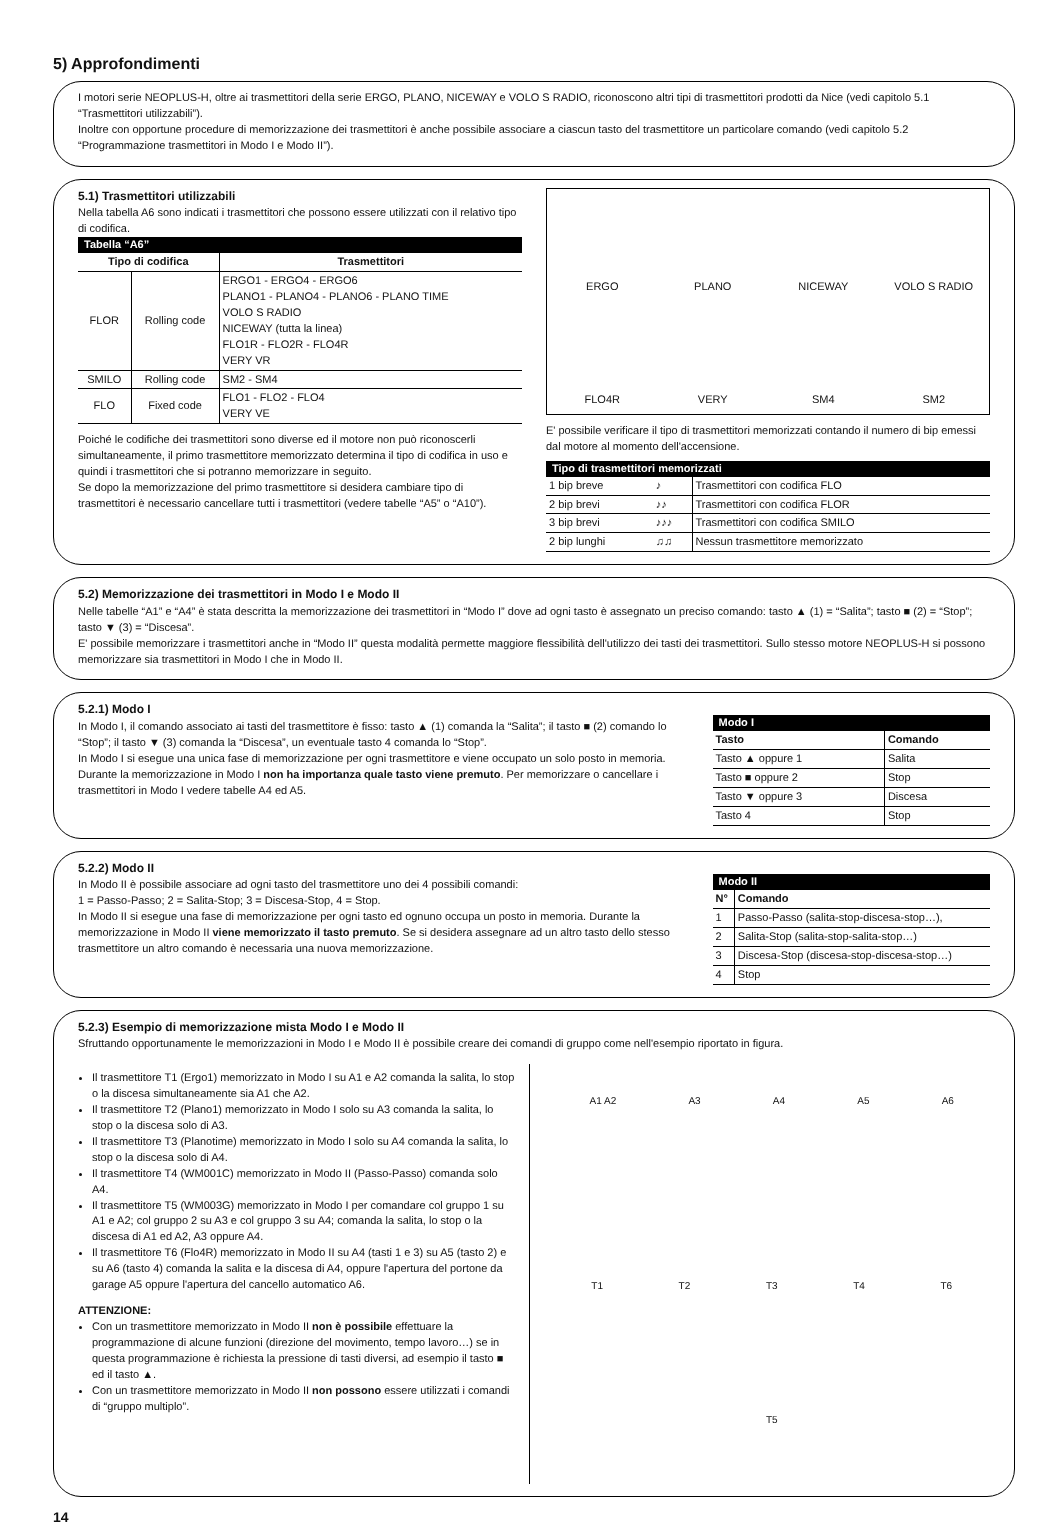5) Approfondimenti
I motori serie NEOPLUS-H, oltre ai trasmettitori della serie ERGO, PLANO, NICEWAY e VOLO S RADIO, riconoscono altri tipi di trasmettitori prodotti da Nice (vedi capitolo 5.1 “Trasmettitori utilizzabili”).
Inoltre con opportune procedure di memorizzazione dei trasmettitori è anche possibile associare a ciascun tasto del trasmettitore un particolare comando (vedi capitolo 5.2 “Programmazione trasmettitori in Modo I e Modo II”).
5.1) Trasmettitori utilizzabili
Nella tabella A6 sono indicati i trasmettitori che possono essere utilizzati con il relativo tipo di codifica.
Tabella “A6”
| Tipo di codifica | | Trasmettitori |
| --- | --- | --- |
| FLOR | Rolling code | ERGO1 - ERGO4 - ERGO6 PLANO1 - PLANO4 - PLANO6 - PLANO TIME VOLO S RADIO NICEWAY (tutta la linea) FLO1R - FLO2R - FLO4R VERY VR |
| SMILO | Rolling code | SM2 - SM4 |
| FLO | Fixed code | FLO1 - FLO2 - FLO4 VERY VE |
Poiché le codifiche dei trasmettitori sono diverse ed il motore non può riconoscerli simultaneamente, il primo trasmettitore memorizzato determina il tipo di codifica in uso e quindi i trasmettitori che si potranno memorizzare in seguito.
Se dopo la memorizzazione del primo trasmettitore si desidera cambiare tipo di trasmettitori è necessario cancellare tutti i trasmettitori (vedere tabelle “A5” o “A10”).
ERGO
PLANO
NICEWAY
VOLO S RADIO
FLO4R
VERY
SM4
SM2
E' possibile verificare il tipo di trasmettitori memorizzati contando il numero di bip emessi dal motore al momento dell'accensione.
Tipo di trasmettitori memorizzati
| 1 bip breve | ♪ | Trasmettitori con codifica FLO |
| 2 bip brevi | ♪♪ | Trasmettitori con codifica FLOR |
| 3 bip brevi | ♪♪♪ | Trasmettitori con codifica SMILO |
| 2 bip lunghi | ♫♫ | Nessun trasmettitore memorizzato |
5.2) Memorizzazione dei trasmettitori in Modo I e Modo II
Nelle tabelle “A1” e “A4” è stata descritta la memorizzazione dei trasmettitori in “Modo I” dove ad ogni tasto è assegnato un preciso comando: tasto ▲ (1) = “Salita”; tasto ■ (2) = “Stop”; tasto ▼ (3) = “Discesa”.
E' possibile memorizzare i trasmettitori anche in “Modo II” questa modalità permette maggiore flessibilità dell'utilizzo dei tasti dei trasmettitori. Sullo stesso motore NEOPLUS-H si possono memorizzare sia trasmettitori in Modo I che in Modo II.
5.2.1) Modo I
In Modo I, il comando associato ai tasti del trasmettitore è fisso: tasto ▲ (1) comanda la “Salita”; il tasto ■ (2) comando lo “Stop”; il tasto ▼ (3) comanda la “Discesa”, un eventuale tasto 4 comanda lo “Stop”.
In Modo I si esegue una unica fase di memorizzazione per ogni trasmettitore e viene occupato un solo posto in memoria. Durante la memorizzazione in Modo I non ha importanza quale tasto viene premuto. Per memorizzare o cancellare i trasmettitori in Modo I vedere tabelle A4 ed A5.
Modo I
| Tasto | Comando |
| --- | --- |
| Tasto ▲ oppure 1 | Salita |
| Tasto ■ oppure 2 | Stop |
| Tasto ▼ oppure 3 | Discesa |
| Tasto 4 | Stop |
5.2.2) Modo II
In Modo II è possibile associare ad ogni tasto del trasmettitore uno dei 4 possibili comandi:
1 = Passo-Passo; 2 = Salita-Stop; 3 = Discesa-Stop, 4 = Stop.
In Modo II si esegue una fase di memorizzazione per ogni tasto ed ognuno occupa un posto in memoria. Durante la memorizzazione in Modo II viene memorizzato il tasto premuto. Se si desidera assegnare ad un altro tasto dello stesso trasmettitore un altro comando è necessaria una nuova memorizzazione.
Modo II
| N° | Comando |
| --- | --- |
| 1 | Passo-Passo (salita-stop-discesa-stop…), |
| 2 | Salita-Stop (salita-stop-salita-stop…) |
| 3 | Discesa-Stop (discesa-stop-discesa-stop…) |
| 4 | Stop |
5.2.3) Esempio di memorizzazione mista Modo I e Modo II
Sfruttando opportunamente le memorizzazioni in Modo I e Modo II è possibile creare dei comandi di gruppo come nell'esempio riportato in figura.
Il trasmettitore T1 (Ergo1) memorizzato in Modo I su A1 e A2 comanda la salita, lo stop o la discesa simultaneamente sia A1 che A2.
Il trasmettitore T2 (Plano1) memorizzato in Modo I solo su A3 comanda la salita, lo stop o la discesa solo di A3.
Il trasmettitore T3 (Planotime) memorizzato in Modo I solo su A4 comanda la salita, lo stop o la discesa solo di A4.
Il trasmettitore T4 (WM001C) memorizzato in Modo II (Passo-Passo) comanda solo A4.
Il trasmettitore T5 (WM003G) memorizzato in Modo I per comandare col gruppo 1 su A1 e A2; col gruppo 2 su A3 e col gruppo 3 su A4; comanda la salita, lo stop o la discesa di A1 ed A2, A3 oppure A4.
Il trasmettitore T6 (Flo4R) memorizzato in Modo II su A4 (tasti 1 e 3) su A5 (tasto 2) e su A6 (tasto 4) comanda la salita e la discesa di A4, oppure l'apertura del portone da garage A5 oppure l'apertura del cancello automatico A6.
ATTENZIONE:
Con un trasmettitore memorizzato in Modo II non è possibile effettuare la programmazione di alcune funzioni (direzione del movimento, tempo lavoro…) se in questa programmazione è richiesta la pressione di tasti diversi, ad esempio il tasto ■ ed il tasto ▲.
Con un trasmettitore memorizzato in Modo II non possono essere utilizzati i comandi di “gruppo multiplo”.
A1 A2 A3 A4 A5 A6
T1 T2 T3 T4 T6
T5
14